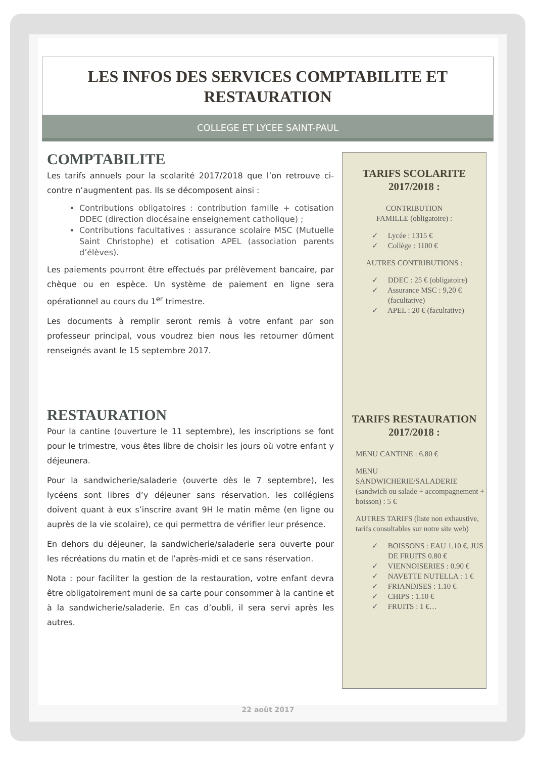LES INFOS DES SERVICES COMPTABILITE ET RESTAURATION
COLLEGE ET LYCEE SAINT-PAUL
COMPTABILITE
Les tarifs annuels pour la scolarité 2017/2018 que l’on retrouve ci-contre n’augmentent pas. Ils se décomposent ainsi :
Contributions obligatoires : contribution famille + cotisation DDEC (direction diocésaine enseignement catholique) ;
Contributions facultatives : assurance scolaire MSC (Mutuelle Saint Christophe) et cotisation APEL (association parents d’élèves).
Les paiements pourront être effectués par prélèvement bancaire, par chèque ou en espèce. Un système de paiement en ligne sera opérationnel au cours du 1<sup>er</sup> trimestre.
Les documents à remplir seront remis à votre enfant par son professeur principal, vous voudrez bien nous les retourner dûment renseignés avant le 15 septembre 2017.
RESTAURATION
Pour la cantine (ouverture le 11 septembre), les inscriptions se font pour le trimestre, vous êtes libre de choisir les jours où votre enfant y déjeunera.
Pour la sandwicherie/saladerie (ouverte dès le 7 septembre), les lycéens sont libres d’y déjeuner sans réservation, les collégiens doivent quant à eux s’inscrire avant 9H le matin même (en ligne ou auprès de la vie scolaire), ce qui permettra de vérifier leur présence.
En dehors du déjeuner, la sandwicherie/saladerie sera ouverte pour les récréations du matin et de l’après-midi et ce sans réservation.
Nota : pour faciliter la gestion de la restauration, votre enfant devra être obligatoirement muni de sa carte pour consommer à la cantine et à la sandwicherie/saladerie. En cas d’oubli, il sera servi après les autres.
TARIFS SCOLARITE 2017/2018 :
CONTRIBUTION
FAMILLE (obligatoire) :
✓ Lycée : 1315 €
✓ Collège : 1100 €
AUTRES CONTRIBUTIONS :
✓ DDEC : 25 € (obligatoire)
✓ Assurance MSC : 9,20 € (facultative)
✓ APEL : 20 € (facultative)
TARIFS RESTAURATION 2017/2018 :
MENU CANTINE : 6.80 €
MENU
SANDWICHERIE/SALADERIE
(sandwich ou salade + accompagnement + boisson) : 5 €
AUTRES TARIFS (liste non exhaustive, tarifs consultables sur notre site web)
✓ BOISSONS : EAU 1.10 €, JUS DE FRUITS 0.80 €
✓ VIENNOISERIES : 0.90 €
✓ NAVETTE NUTELLA : 1 €
✓ FRIANDISES : 1.10 €
✓ CHIPS : 1.10 €
✓ FRUITS : 1 €…
22 août 2017